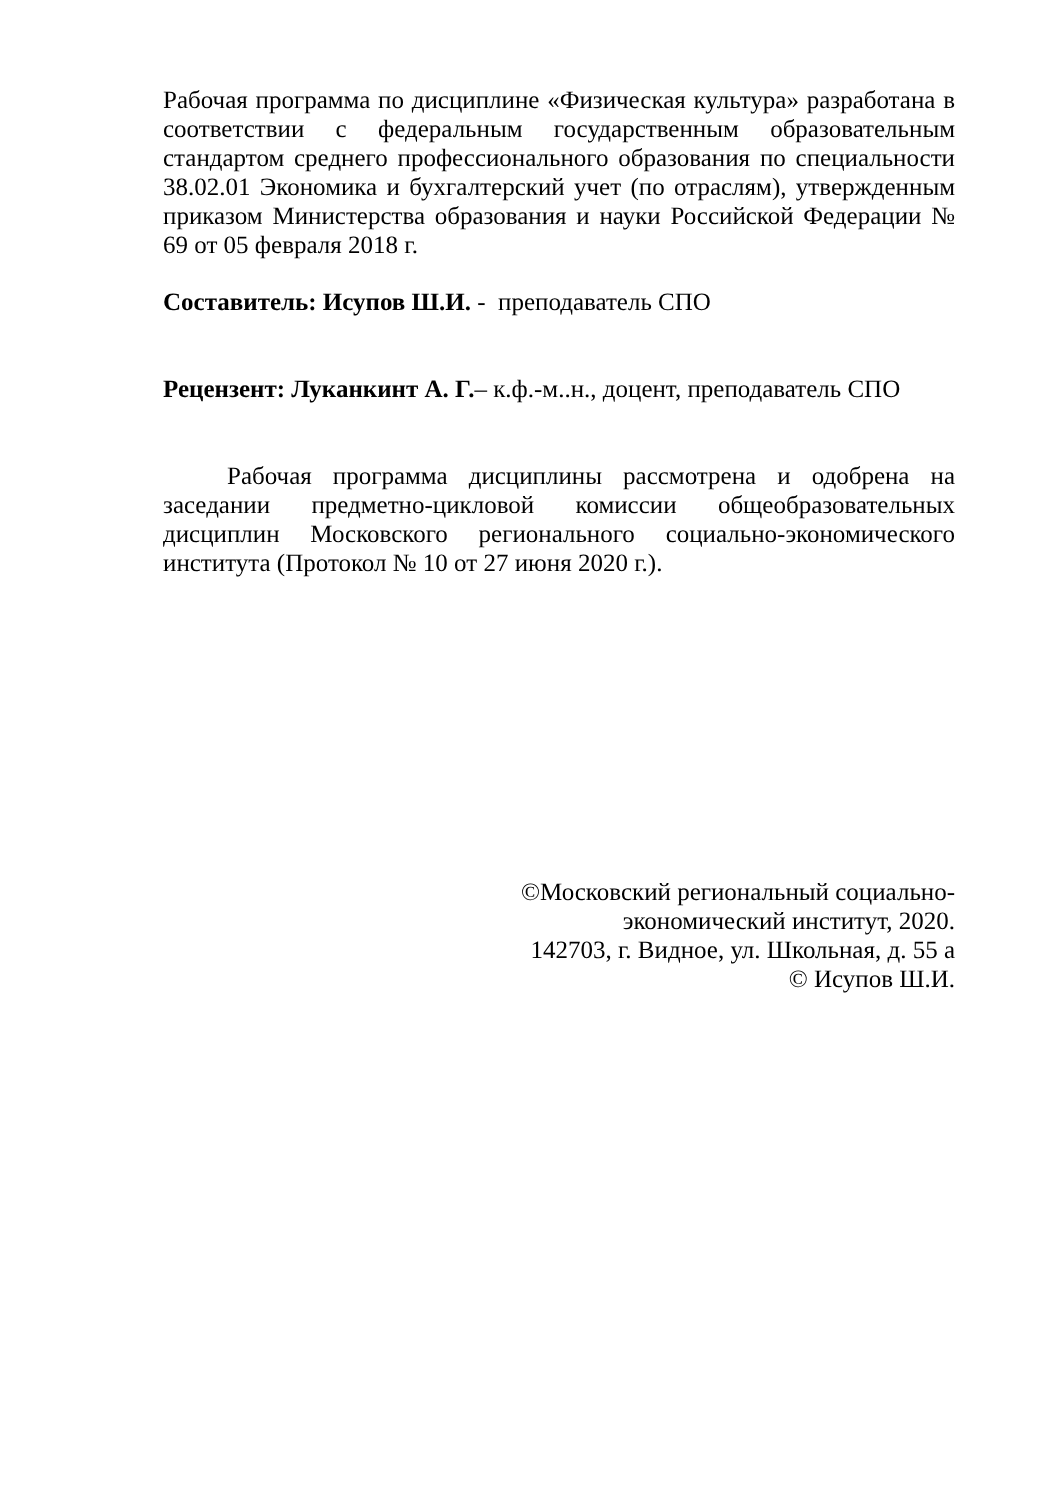Рабочая программа по дисциплине «Физическая культура» разработана в соответствии с федеральным государственным образовательным стандартом среднего профессионального образования по специальности 38.02.01 Экономика и бухгалтерский учет (по отраслям), утвержденным приказом Министерства образования и науки Российской Федерации № 69 от 05 февраля 2018 г.
Составитель: Исупов Ш.И. - преподаватель СПО
Рецензент: Луканкинт А. Г.– к.ф.-м..н., доцент, преподаватель СПО
Рабочая программа дисциплины рассмотрена и одобрена на заседании предметно-цикловой комиссии общеобразовательных дисциплин Московского регионального социально-экономического института (Протокол № 10 от 27 июня 2020 г.).
©Московский региональный социально-
экономический институт, 2020.
142703, г. Видное, ул. Школьная, д. 55 а
© Исупов Ш.И.